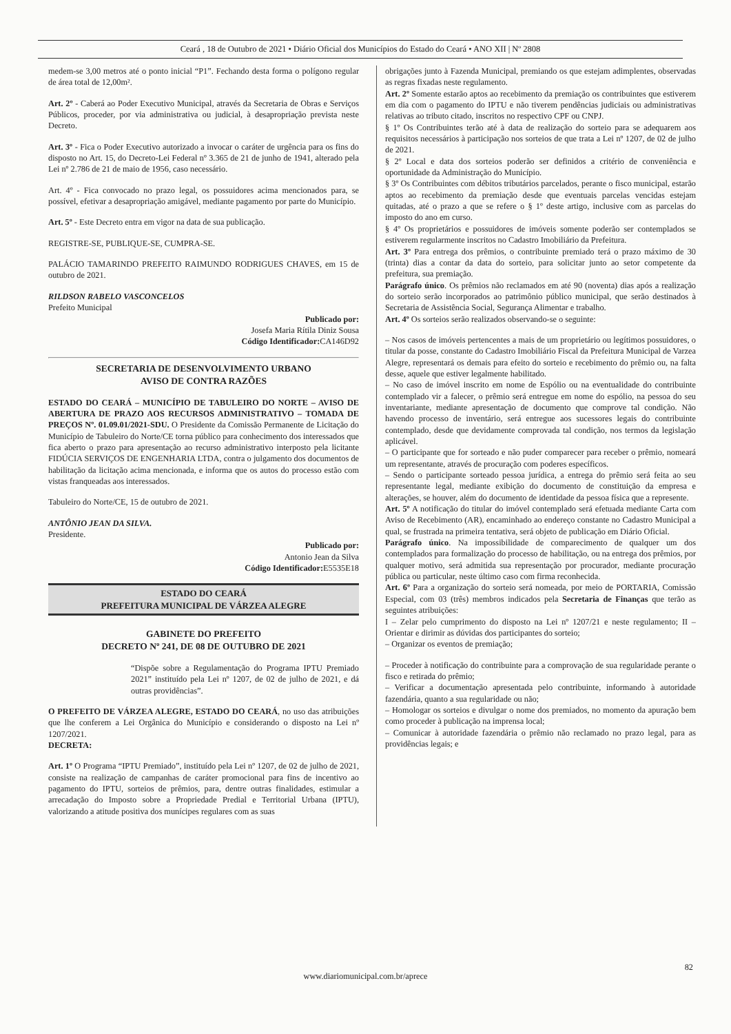Ceará , 18 de Outubro de 2021 • Diário Oficial dos Municípios do Estado do Ceará • ANO XII | Nº 2808
medem-se 3,00 metros até o ponto inicial “P1”. Fechando desta forma o polígono regular de área total de 12,00m².
Art. 2º - Caberá ao Poder Executivo Municipal, através da Secretaria de Obras e Serviços Públicos, proceder, por via administrativa ou judicial, à desapropriação prevista neste Decreto.
Art. 3º - Fica o Poder Executivo autorizado a invocar o caráter de urgência para os fins do disposto no Art. 15, do Decreto-Lei Federal nº 3.365 de 21 de junho de 1941, alterado pela Lei nº 2.786 de 21 de maio de 1956, caso necessário.
Art. 4º - Fica convocado no prazo legal, os possuidores acima mencionados para, se possível, efetivar a desapropriação amigável, mediante pagamento por parte do Município.
Art. 5º - Este Decreto entra em vigor na data de sua publicação.
REGISTRE-SE, PUBLIQUE-SE, CUMPRA-SE.
PALÁCIO TAMARINDO PREFEITO RAIMUNDO RODRIGUES CHAVES, em 15 de outubro de 2021.
RILDSON RABELO VASCONCELOS
Prefeito Municipal
Publicado por:
Josefa Maria Rítila Diniz Sousa
Código Identificador: CA146D92
SECRETARIA DE DESENVOLVIMENTO URBANO
AVISO DE CONTRA RAZÕES
ESTADO DO CEARÁ – MUNICÍPIO DE TABULEIRO DO NORTE – AVISO DE ABERTURA DE PRAZO AOS RECURSOS ADMINISTRATIVO – TOMADA DE PREÇOS Nº. 01.09.01/2021-SDU. O Presidente da Comissão Permanente de Licitação do Município de Tabuleiro do Norte/CE torna público para conhecimento dos interessados que fica aberto o prazo para apresentação ao recurso administrativo interposto pela licitante FIDÚCIA SERVIÇOS DE ENGENHARIA LTDA, contra o julgamento dos documentos de habilitação da licitação acima mencionada, e informa que os autos do processo estão com vistas franqueadas aos interessados.
Tabuleiro do Norte/CE, 15 de outubro de 2021.
ANTÔNIO JEAN DA SILVA.
Presidente.
Publicado por:
Antonio Jean da Silva
Código Identificador: E5535E18
ESTADO DO CEARÁ
PREFEITURA MUNICIPAL DE VÁRZEA ALEGRE
GABINETE DO PREFEITO
DECRETO Nº 241, DE 08 DE OUTUBRO DE 2021
“Dispõe sobre a Regulamentação do Programa IPTU Premiado 2021” instituído pela Lei nº 1207, de 02 de julho de 2021, e dá outras providências”.
O PREFEITO DE VÁRZEA ALEGRE, ESTADO DO CEARÁ, no uso das atribuições que lhe conferem a Lei Orgânica do Município e considerando o disposto na Lei nº 1207/2021.
DECRETA:
Art. 1º O Programa “IPTU Premiado”, instituído pela Lei nº 1207, de 02 de julho de 2021, consiste na realização de campanhas de caráter promocional para fins de incentivo ao pagamento do IPTU, sorteios de prêmios, para, dentre outras finalidades, estimular a arrecadação do Imposto sobre a Propriedade Predial e Territorial Urbana (IPTU), valorizando a atitude positiva dos munícipes regulares com as suas
obrigações junto à Fazenda Municipal, premiando os que estejam adimplentes, observadas as regras fixadas neste regulamento.
Art. 2º Somente estarão aptos ao recebimento da premiação os contribuintes que estiverem em dia com o pagamento do IPTU e não tiverem pendências judiciais ou administrativas relativas ao tributo citado, inscritos no respectivo CPF ou CNPJ.
§ 1º Os Contribuintes terão até à data de realização do sorteio para se adequarem aos requisitos necessários à participação nos sorteios de que trata a Lei nº 1207, de 02 de julho de 2021.
§ 2º Local e data dos sorteios poderão ser definidos a critério de conveniência e oportunidade da Administração do Município.
§ 3º Os Contribuintes com débitos tributários parcelados, perante o fisco municipal, estarão aptos ao recebimento da premiação desde que eventuais parcelas vencidas estejam quitadas, até o prazo a que se refere o § 1º deste artigo, inclusive com as parcelas do imposto do ano em curso.
§ 4º Os proprietários e possuidores de imóveis somente poderão ser contemplados se estiverem regularmente inscritos no Cadastro Imobiliário da Prefeitura.
Art. 3º Para entrega dos prêmios, o contribuinte premiado terá o prazo máximo de 30 (trinta) dias a contar da data do sorteio, para solicitar junto ao setor competente da prefeitura, sua premiação.
Parágrafo único. Os prêmios não reclamados em até 90 (noventa) dias após a realização do sorteio serão incorporados ao patrimônio público municipal, que serão destinados à Secretaria de Assistência Social, Segurança Alimentar e trabalho.
Art. 4º Os sorteios serão realizados observando-se o seguinte:
– Nos casos de imóveis pertencentes a mais de um proprietário ou legítimos possuidores, o titular da posse, constante do Cadastro Imobiliário Fiscal da Prefeitura Municipal de Varzea Alegre, representará os demais para efeito do sorteio e recebimento do prêmio ou, na falta desse, aquele que estiver legalmente habilitado.
– No caso de imóvel inscrito em nome de Espólio ou na eventualidade do contribuinte contemplado vir a falecer, o prêmio será entregue em nome do espólio, na pessoa do seu inventariante, mediante apresentação de documento que comprove tal condição. Não havendo processo de inventário, será entregue aos sucessores legais do contribuinte contemplado, desde que devidamente comprovada tal condição, nos termos da legislação aplicável.
– O participante que for sorteado e não puder comparecer para receber o prêmio, nomeará um representante, através de procuração com poderes específicos.
– Sendo o participante sorteado pessoa jurídica, a entrega do prêmio será feita ao seu representante legal, mediante exibição do documento de constituição da empresa e alterações, se houver, além do documento de identidade da pessoa física que a represente.
Art. 5º A notificação do titular do imóvel contemplado será efetuada mediante Carta com Aviso de Recebimento (AR), encaminhado ao endereço constante no Cadastro Municipal a qual, se frustrada na primeira tentativa, será objeto de publicação em Diário Oficial.
Parágrafo único. Na impossibilidade de comparecimento de qualquer um dos contemplados para formalização do processo de habilitação, ou na entrega dos prêmios, por qualquer motivo, será admitida sua representação por procurador, mediante procuração pública ou particular, neste último caso com firma reconhecida.
Art. 6º Para a organização do sorteio será nomeada, por meio de PORTARIA, Comissão Especial, com 03 (três) membros indicados pela Secretaria de Finanças que terão as seguintes atribuições:
I – Zelar pelo cumprimento do disposto na Lei nº 1207/21 e neste regulamento; II – Orientar e dirimir as dúvidas dos participantes do sorteio;
– Organizar os eventos de premiação;
– Proceder à notificação do contribuinte para a comprovação de sua regularidade perante o fisco e retirada do prêmio;
– Verificar a documentação apresentada pelo contribuinte, informando à autoridade fazendária, quanto a sua regularidade ou não;
– Homologar os sorteios e divulgar o nome dos premiados, no momento da apuração bem como proceder à publicação na imprensa local;
– Comunicar à autoridade fazendária o prêmio não reclamado no prazo legal, para as providências legais; e
82
www.diariomunicipal.com.br/aprece